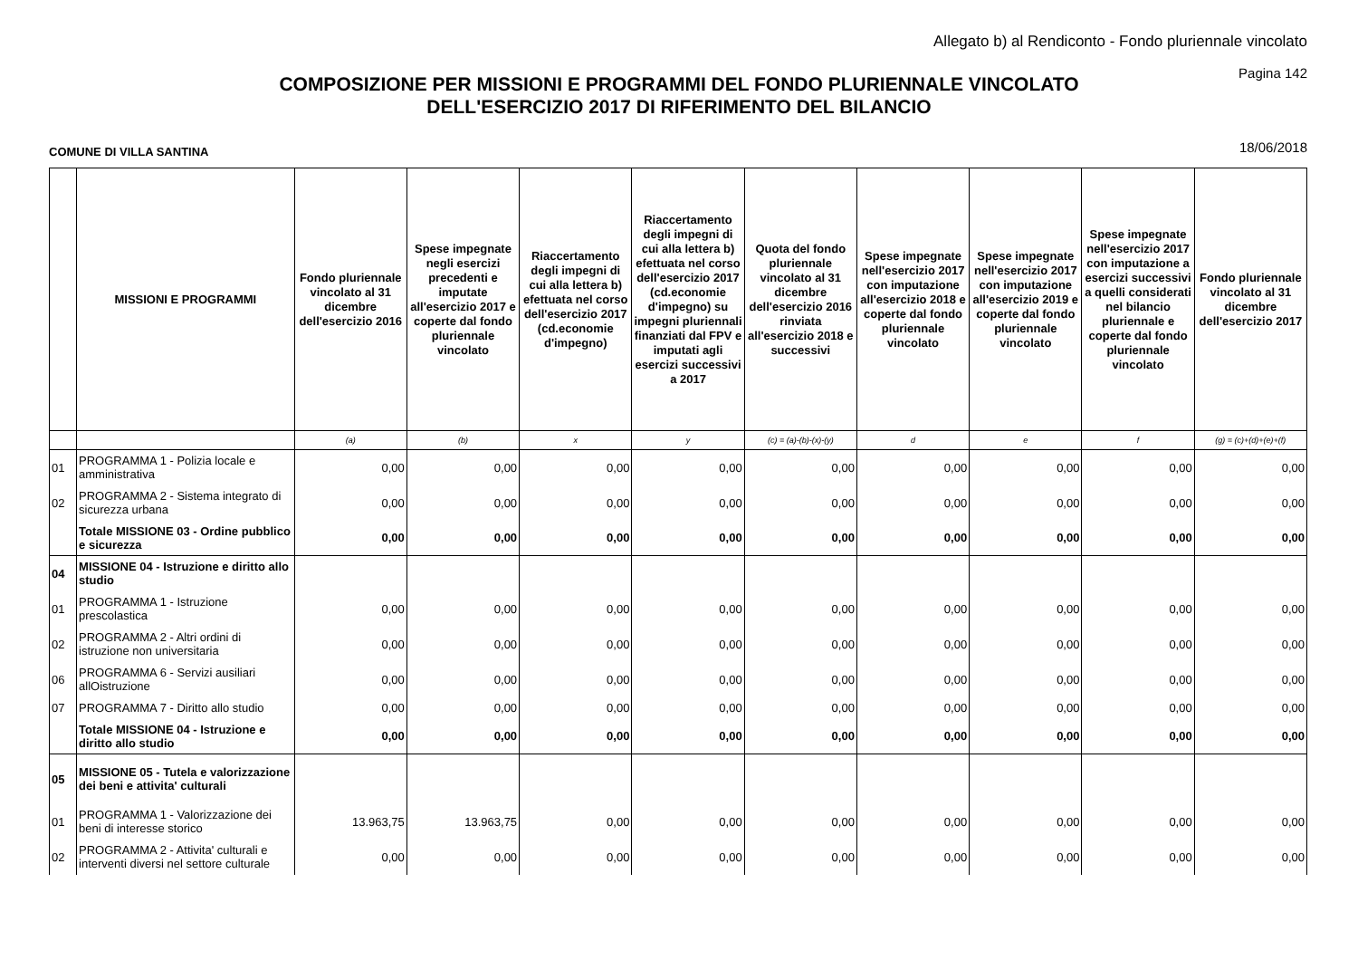Allegato b) al Rendiconto - Fondo pluriennale vincolato
Pagina 142
COMPOSIZIONE PER MISSIONI E PROGRAMMI DEL FONDO PLURIENNALE VINCOLATO
DELL'ESERCIZIO 2017 DI RIFERIMENTO DEL BILANCIO
COMUNE DI VILLA SANTINA 18/06/2018
| | MISSIONI E PROGRAMMI | Fondo pluriennale vincolato al 31 dicembre dell'esercizio 2016 | Spese impegnate negli esercizi precedenti e imputate all'esercizio 2017 e coperte dal fondo pluriennale vincolato | Riaccertamento degli impegni di cui alla lettera b) efettuata nel corso dell'esercizio 2017 (cd.economie d'impegno) | Riaccertamento degli impegni di cui alla lettera b) efettuata nel corso dell'esercizio 2017 (cd.economie d'impegno) su impegni pluriennali finanziati dal FPV e imputati agli esercizi successivi a 2017 | Quota del fondo pluriennale vincolato al 31 dicembre dell'esercizio 2016 rinviata all'esercizio 2018 e successivi | Spese impegnate nell'esercizio 2017 con imputazione all'esercizio 2018 e coperte dal fondo pluriennale vincolato | Spese impegnate nell'esercizio 2017 con imputazione all'esercizio 2019 e coperte dal fondo pluriennale vincolato | Spese impegnate nell'esercizio 2017 con imputazione a esercizi successivi a quelli considerati nel bilancio pluriennale e coperte dal fondo pluriennale vincolato | Fondo pluriennale vincolato al 31 dicembre dell'esercizio 2017 |
| --- | --- | --- | --- | --- | --- | --- | --- | --- | --- | --- |
| | | (a) | (b) | x | y | (c) = (a)-(b)-(x)-(y) | d | e | f | (g) = (c)+(d)+(e)+(f) |
| 01 | PROGRAMMA 1 - Polizia locale e amministrativa | 0,00 | 0,00 | 0,00 | 0,00 | 0,00 | 0,00 | 0,00 | 0,00 | 0,00 |
| 02 | PROGRAMMA 2 - Sistema integrato di sicurezza urbana | 0,00 | 0,00 | 0,00 | 0,00 | 0,00 | 0,00 | 0,00 | 0,00 | 0,00 |
| | Totale MISSIONE 03 - Ordine pubblico e sicurezza | 0,00 | 0,00 | 0,00 | 0,00 | 0,00 | 0,00 | 0,00 | 0,00 | 0,00 |
| 04 | MISSIONE 04 - Istruzione e diritto allo studio | | | | | | | | | |
| 01 | PROGRAMMA 1 - Istruzione prescolastica | 0,00 | 0,00 | 0,00 | 0,00 | 0,00 | 0,00 | 0,00 | 0,00 | 0,00 |
| 02 | PROGRAMMA 2 - Altri ordini di istruzione non universitaria | 0,00 | 0,00 | 0,00 | 0,00 | 0,00 | 0,00 | 0,00 | 0,00 | 0,00 |
| 06 | PROGRAMMA 6 - Servizi ausiliari allOistruzione | 0,00 | 0,00 | 0,00 | 0,00 | 0,00 | 0,00 | 0,00 | 0,00 | 0,00 |
| 07 | PROGRAMMA 7 - Diritto allo studio | 0,00 | 0,00 | 0,00 | 0,00 | 0,00 | 0,00 | 0,00 | 0,00 | 0,00 |
| | Totale MISSIONE 04 - Istruzione e diritto allo studio | 0,00 | 0,00 | 0,00 | 0,00 | 0,00 | 0,00 | 0,00 | 0,00 | 0,00 |
| 05 | MISSIONE 05 - Tutela e valorizzazione dei beni e attivita' culturali | | | | | | | | | |
| 01 | PROGRAMMA 1 - Valorizzazione dei beni di interesse storico | 13.963,75 | 13.963,75 | 0,00 | 0,00 | 0,00 | 0,00 | 0,00 | 0,00 | 0,00 |
| 02 | PROGRAMMA 2 - Attivita' culturali e interventi diversi nel settore culturale | 0,00 | 0,00 | 0,00 | 0,00 | 0,00 | 0,00 | 0,00 | 0,00 | 0,00 |